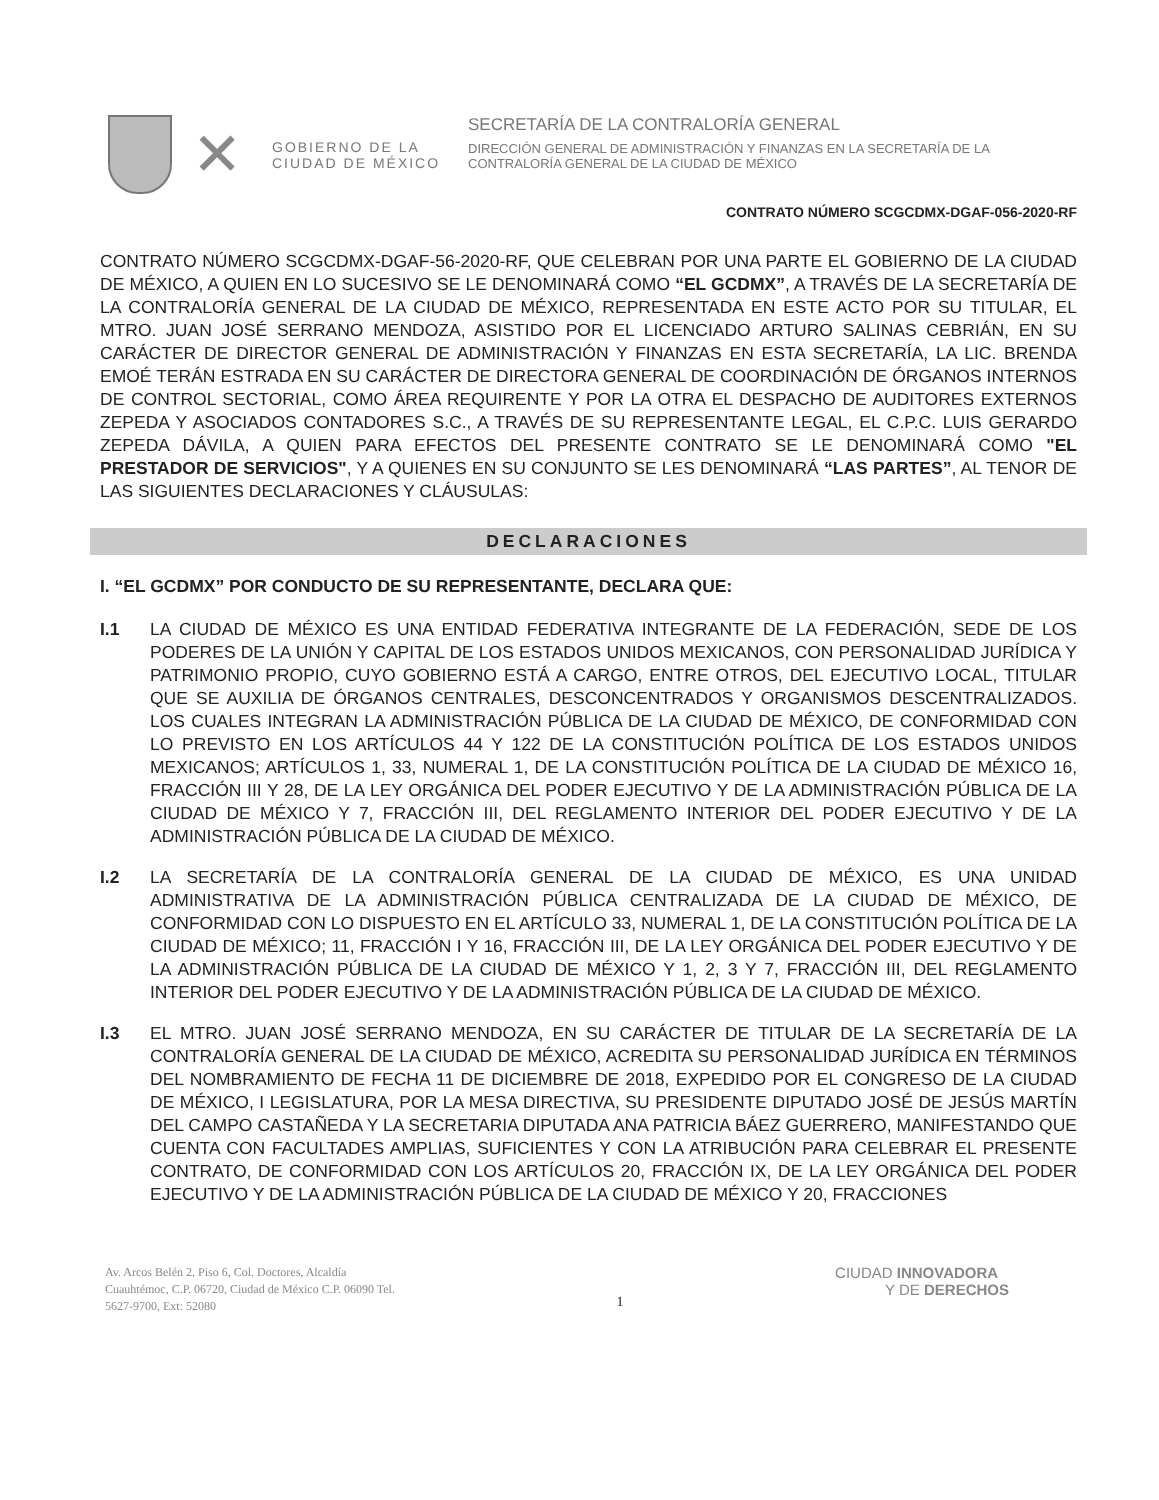✕
GOBIERNO DE LA
CIUDAD DE MÉXICO
SECRETARÍA DE LA CONTRALORÍA GENERAL
DIRECCIÓN GENERAL DE ADMINISTRACIÓN Y FINANZAS EN LA SECRETARÍA DE LA
CONTRALORÍA GENERAL DE LA CIUDAD DE MÉXICO
CONTRATO NÚMERO SCGCDMX-DGAF-056-2020-RF
CONTRATO NÚMERO SCGCDMX-DGAF-56-2020-RF, QUE CELEBRAN POR UNA PARTE EL GOBIERNO DE LA CIUDAD DE MÉXICO, A QUIEN EN LO SUCESIVO SE LE DENOMINARÁ COMO “EL GCDMX”, A TRAVÉS DE LA SECRETARÍA DE LA CONTRALORÍA GENERAL DE LA CIUDAD DE MÉXICO, REPRESENTADA EN ESTE ACTO POR SU TITULAR, EL MTRO. JUAN JOSÉ SERRANO MENDOZA, ASISTIDO POR EL LICENCIADO ARTURO SALINAS CEBRIÁN, EN SU CARÁCTER DE DIRECTOR GENERAL DE ADMINISTRACIÓN Y FINANZAS EN ESTA SECRETARÍA, LA LIC. BRENDA EMOÉ TERÁN ESTRADA EN SU CARÁCTER DE DIRECTORA GENERAL DE COORDINACIÓN DE ÓRGANOS INTERNOS DE CONTROL SECTORIAL, COMO ÁREA REQUIRENTE Y POR LA OTRA EL DESPACHO DE AUDITORES EXTERNOS ZEPEDA Y ASOCIADOS CONTADORES S.C., A TRAVÉS DE SU REPRESENTANTE LEGAL, EL C.P.C. LUIS GERARDO ZEPEDA DÁVILA, A QUIEN PARA EFECTOS DEL PRESENTE CONTRATO SE LE DENOMINARÁ COMO "EL PRESTADOR DE SERVICIOS", Y A QUIENES EN SU CONJUNTO SE LES DENOMINARÁ “LAS PARTES”, AL TENOR DE LAS SIGUIENTES DECLARACIONES Y CLÁUSULAS:
DECLARACIONES
I. “EL GCDMX” POR CONDUCTO DE SU REPRESENTANTE, DECLARA QUE:
I.1 LA CIUDAD DE MÉXICO ES UNA ENTIDAD FEDERATIVA INTEGRANTE DE LA FEDERACIÓN, SEDE DE LOS PODERES DE LA UNIÓN Y CAPITAL DE LOS ESTADOS UNIDOS MEXICANOS, CON PERSONALIDAD JURÍDICA Y PATRIMONIO PROPIO, CUYO GOBIERNO ESTÁ A CARGO, ENTRE OTROS, DEL EJECUTIVO LOCAL, TITULAR QUE SE AUXILIA DE ÓRGANOS CENTRALES, DESCONCENTRADOS Y ORGANISMOS DESCENTRALIZADOS. LOS CUALES INTEGRAN LA ADMINISTRACIÓN PÚBLICA DE LA CIUDAD DE MÉXICO, DE CONFORMIDAD CON LO PREVISTO EN LOS ARTÍCULOS 44 Y 122 DE LA CONSTITUCIÓN POLÍTICA DE LOS ESTADOS UNIDOS MEXICANOS; ARTÍCULOS 1, 33, NUMERAL 1, DE LA CONSTITUCIÓN POLÍTICA DE LA CIUDAD DE MÉXICO 16, FRACCIÓN III Y 28, DE LA LEY ORGÁNICA DEL PODER EJECUTIVO Y DE LA ADMINISTRACIÓN PÚBLICA DE LA CIUDAD DE MÉXICO Y 7, FRACCIÓN III, DEL REGLAMENTO INTERIOR DEL PODER EJECUTIVO Y DE LA ADMINISTRACIÓN PÚBLICA DE LA CIUDAD DE MÉXICO.
I.2 LA SECRETARÍA DE LA CONTRALORÍA GENERAL DE LA CIUDAD DE MÉXICO, ES UNA UNIDAD ADMINISTRATIVA DE LA ADMINISTRACIÓN PÚBLICA CENTRALIZADA DE LA CIUDAD DE MÉXICO, DE CONFORMIDAD CON LO DISPUESTO EN EL ARTÍCULO 33, NUMERAL 1, DE LA CONSTITUCIÓN POLÍTICA DE LA CIUDAD DE MÉXICO; 11, FRACCIÓN I Y 16, FRACCIÓN III, DE LA LEY ORGÁNICA DEL PODER EJECUTIVO Y DE LA ADMINISTRACIÓN PÚBLICA DE LA CIUDAD DE MÉXICO Y 1, 2, 3 Y 7, FRACCIÓN III, DEL REGLAMENTO INTERIOR DEL PODER EJECUTIVO Y DE LA ADMINISTRACIÓN PÚBLICA DE LA CIUDAD DE MÉXICO.
I.3 EL MTRO. JUAN JOSÉ SERRANO MENDOZA, EN SU CARÁCTER DE TITULAR DE LA SECRETARÍA DE LA CONTRALORÍA GENERAL DE LA CIUDAD DE MÉXICO, ACREDITA SU PERSONALIDAD JURÍDICA EN TÉRMINOS DEL NOMBRAMIENTO DE FECHA 11 DE DICIEMBRE DE 2018, EXPEDIDO POR EL CONGRESO DE LA CIUDAD DE MÉXICO, I LEGISLATURA, POR LA MESA DIRECTIVA, SU PRESIDENTE DIPUTADO JOSÉ DE JESÚS MARTÍN DEL CAMPO CASTAÑEDA Y LA SECRETARIA DIPUTADA ANA PATRICIA BÁEZ GUERRERO, MANIFESTANDO QUE CUENTA CON FACULTADES AMPLIAS, SUFICIENTES Y CON LA ATRIBUCIÓN PARA CELEBRAR EL PRESENTE CONTRATO, DE CONFORMIDAD CON LOS ARTÍCULOS 20, FRACCIÓN IX, DE LA LEY ORGÁNICA DEL PODER EJECUTIVO Y DE LA ADMINISTRACIÓN PÚBLICA DE LA CIUDAD DE MÉXICO Y 20, FRACCIONES
Av. Arcos Belén 2, Piso 6, Col. Doctores, Alcaldía Cuauhtémoc, C.P. 06720, Ciudad de México C.P. 06090 Tel. 5627-9700, Ext: 52080
1
CIUDAD INNOVADORA
Y DE DERECHOS